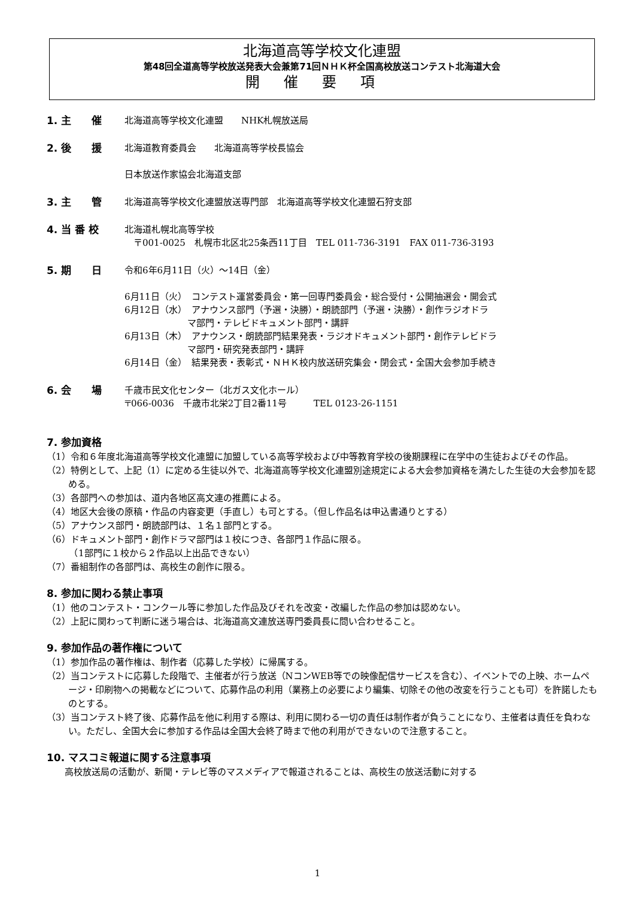北海道高等学校文化連盟
第48回全道高等学校放送発表大会兼第71回ＮＨＫ杯全国高校放送コンテスト北海道大会
開催要項
1. 主　　催 北海道高等学校文化連盟　　NHK札幌放送局
2. 後　　援 北海道教育委員会　　北海道高等学校長協会
日本放送作家協会北海道支部
3. 主　　管 北海道高等学校文化連盟放送専門部　北海道高等学校文化連盟石狩支部
4. 当 番 校 北海道札幌北高等学校
　〒001-0025　札幌市北区北25条西11丁目　TEL 011-736-3191　FAX 011-736-3193
5. 期　　日 令和6年6月11日（火）～14日（金）
6月11日（火）　コンテスト運営委員会・第一回専門委員会・総合受付・公開抽選会・開会式
6月12日（水）　アナウンス部門（予選・決勝）・朗読部門（予選・決勝）・創作ラジオドラ
　　　　　　　マ部門・テレビドキュメント部門・講評
6月13日（木）　アナウンス・朗読部門結果発表・ラジオドキュメント部門・創作テレビドラ
　　　　　　　マ部門・研究発表部門・講評
6月14日（金）　結果発表・表彰式・ＮＨＫ校内放送研究集会・閉会式・全国大会参加手続き
6. 会　　場 千歳市民文化センター（北ガス文化ホール）
〒066-0036　千歳市北栄2丁目2番11号　　　TEL 0123-26-1151
7. 参加資格
（1）令和６年度北海道高等学校文化連盟に加盟している高等学校および中等教育学校の後期課程に在学中の生徒およびその作品。
（2）特例として、上記（1）に定める生徒以外で、北海道高等学校文化連盟別途規定による大会参加資格を満たした生徒の大会参加を認める。
（3）各部門への参加は、道内各地区高文連の推薦による。
（4）地区大会後の原稿・作品の内容変更（手直し）も可とする。（但し作品名は申込書通りとする）
（5）アナウンス部門・朗読部門は、１名１部門とする。
（6）ドキュメント部門・創作ドラマ部門は１校につき、各部門１作品に限る。
　　　（1部門に１校から２作品以上出品できない）
（7）番組制作の各部門は、高校生の創作に限る。
8. 参加に関わる禁止事項
（1）他のコンテスト・コンクール等に参加した作品及びそれを改変・改編した作品の参加は認めない。
（2）上記に関わって判断に迷う場合は、北海道高文連放送専門委員長に問い合わせること。
9. 参加作品の著作権について
（1）参加作品の著作権は、制作者（応募した学校）に帰属する。
（2）当コンテストに応募した段階で、主催者が行う放送（NコンWEB等での映像配信サービスを含む）、イベントでの上映、ホームページ・印刷物への掲載などについて、応募作品の利用（業務上の必要により編集、切除その他の改変を行うことも可）を許諾したものとする。
（3）当コンテスト終了後、応募作品を他に利用する際は、利用に関わる一切の責任は制作者が負うことになり、主催者は責任を負わない。ただし、全国大会に参加する作品は全国大会終了時まで他の利用ができないので注意すること。
10. マスコミ報道に関する注意事項
　　高校放送局の活動が、新聞・テレビ等のマスメディアで報道されることは、高校生の放送活動に対する
1